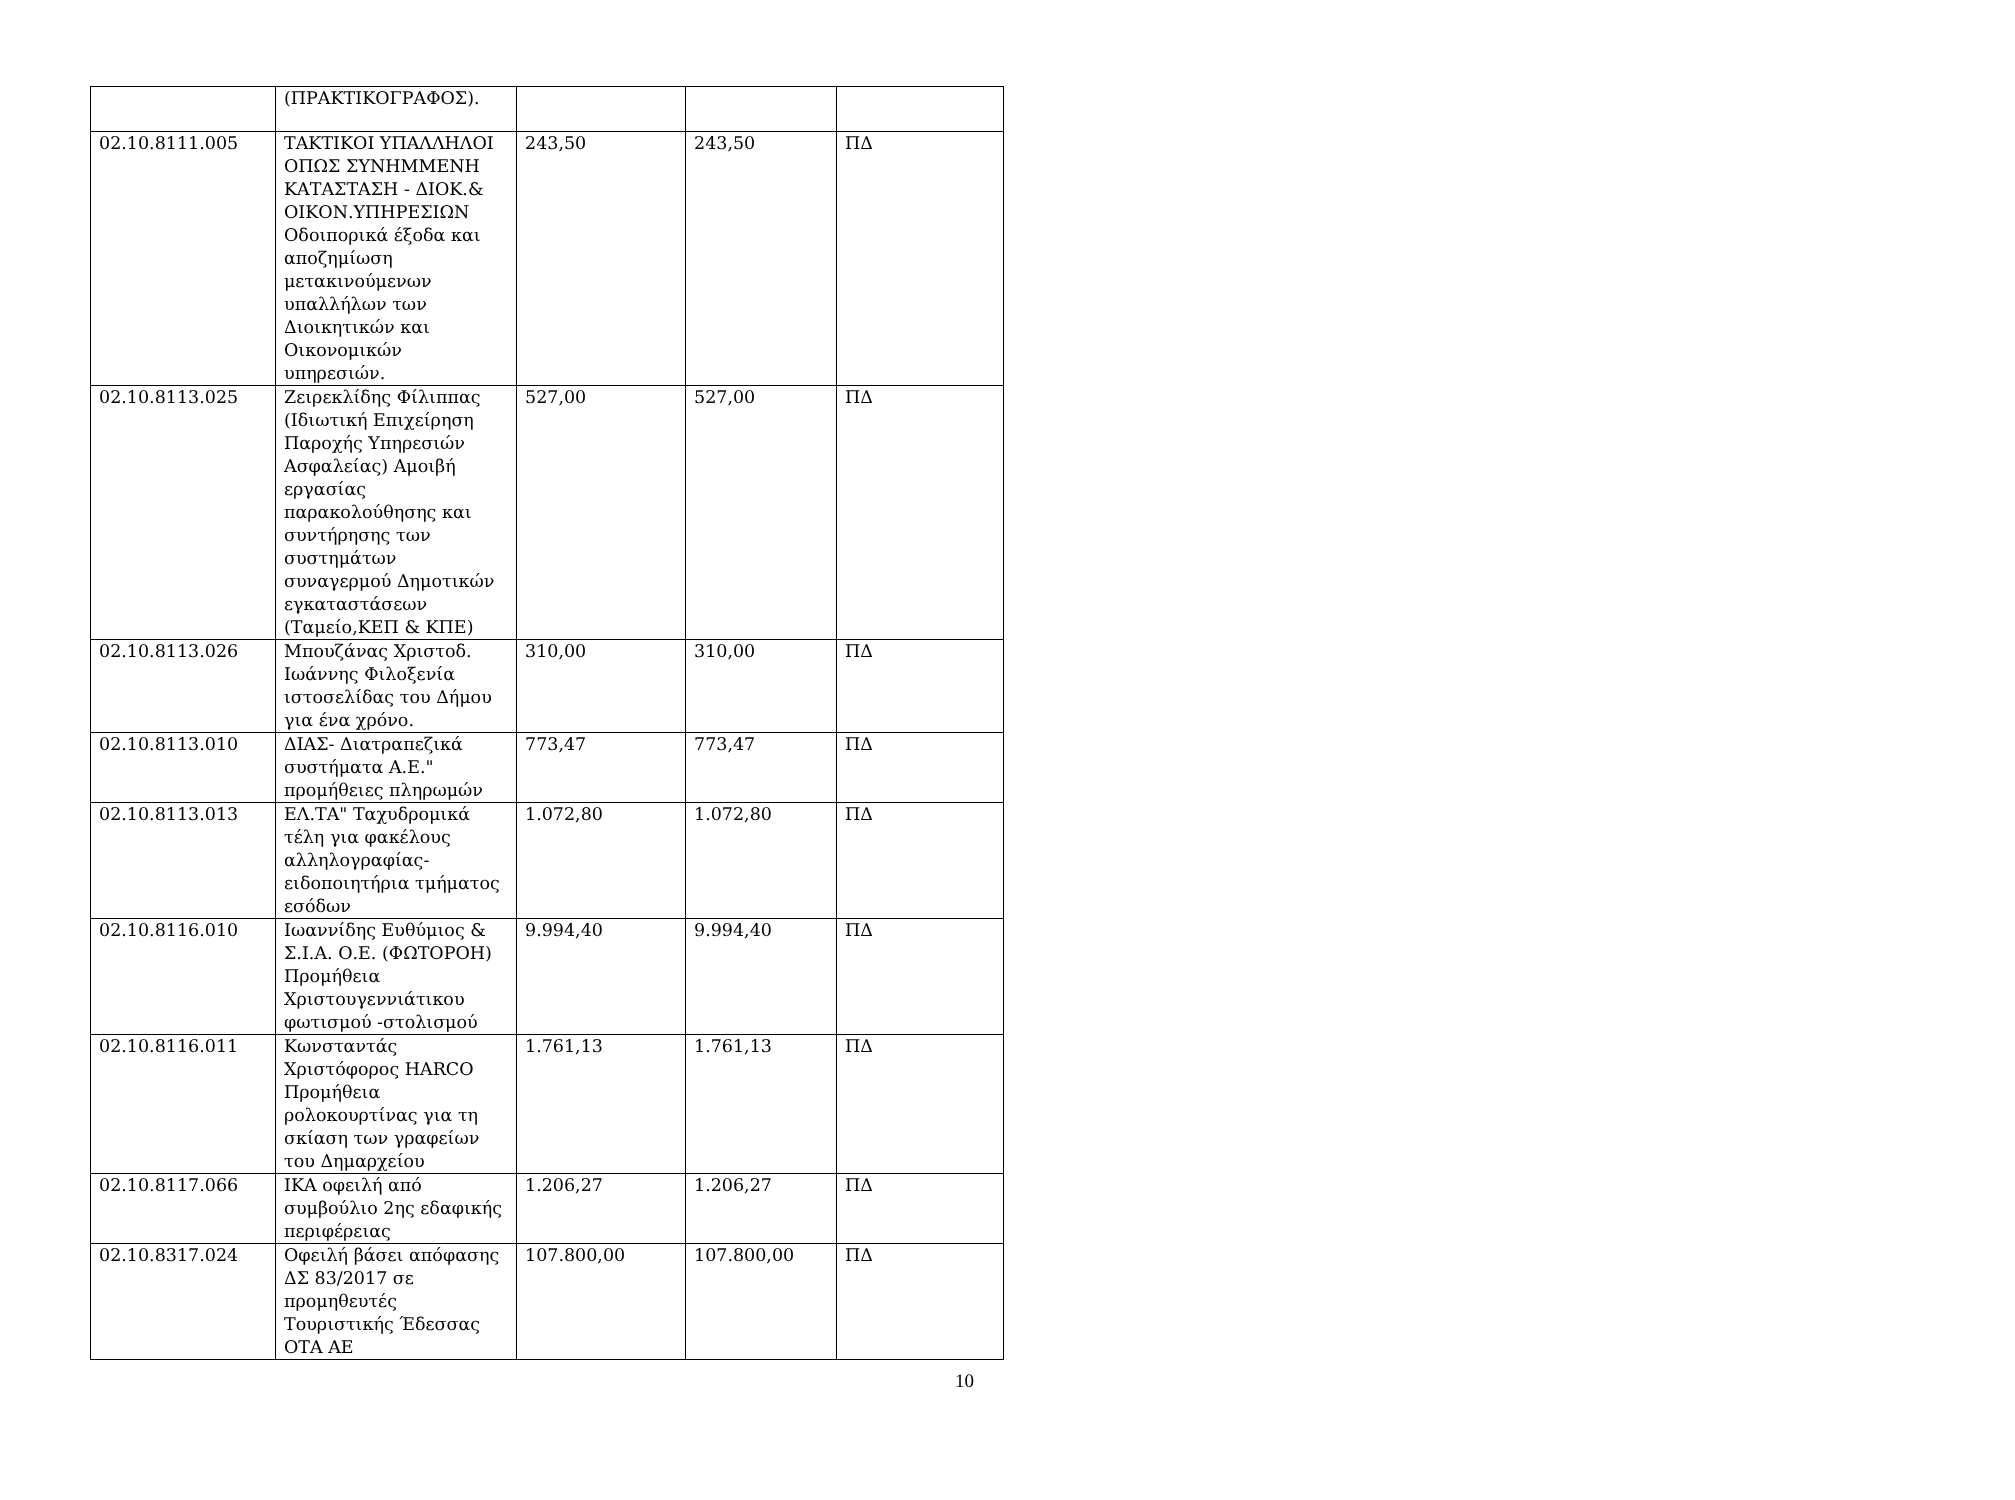| | (ΠΡΑΚΤΙΚΟΓΡΑΦΟΣ). | | | |
| 02.10.8111.005 | ΤΑΚΤΙΚΟΙ ΥΠΑΛΛΗΛΟΙ ΟΠΩΣ ΣΥΝΗΜΜΕΝΗ ΚΑΤΑΣΤΑΣΗ - ΔΙΟΚ.& ΟΙΚΟΝ.ΥΠΗΡΕΣΙΩΝ Οδοιπορικά έξοδα και αποζημίωση μετακινούμενων υπαλλήλων των Διοικητικών και Οικονομικών υπηρεσιών. | 243,50 | 243,50 | ΠΔ |
| 02.10.8113.025 | Ζειρεκλίδης Φίλιππας (Ιδιωτική Επιχείρηση Παροχής Υπηρεσιών Ασφαλείας) Αμοιβή εργασίας παρακολούθησης και συντήρησης των συστημάτων συναγερμού Δημοτικών εγκαταστάσεων (Ταμείο,ΚΕΠ & ΚΠΕ) | 527,00 | 527,00 | ΠΔ |
| 02.10.8113.026 | Μπουζάνας Χριστοδ. Ιωάννης Φιλοξενία ιστοσελίδας του Δήμου για ένα χρόνο. | 310,00 | 310,00 | ΠΔ |
| 02.10.8113.010 | ΔΙΑΣ- Διατραπεζικά συστήματα Α.Ε." προμήθειες πληρωμών | 773,47 | 773,47 | ΠΔ |
| 02.10.8113.013 | ΕΛ.ΤΑ" Ταχυδρομικά τέλη για φακέλους αλληλογραφίας-ειδοποιητήρια τμήματος εσόδων | 1.072,80 | 1.072,80 | ΠΔ |
| 02.10.8116.010 | Ιωαννίδης Ευθύμιος & Σ.Ι.Α. Ο.Ε. (ΦΩΤΟΡΟΗ) Προμήθεια Χριστουγεννιάτικου φωτισμού -στολισμού | 9.994,40 | 9.994,40 | ΠΔ |
| 02.10.8116.011 | Κωνσταντάς Χριστόφορος HARCO Προμήθεια ρολοκουρτίνας για τη σκίαση των γραφείων του Δημαρχείου | 1.761,13 | 1.761,13 | ΠΔ |
| 02.10.8117.066 | ΙΚΑ οφειλή από συμβούλιο 2ης εδαφικής περιφέρειας | 1.206,27 | 1.206,27 | ΠΔ |
| 02.10.8317.024 | Οφειλή βάσει απόφασης ΔΣ 83/2017 σε προμηθευτές Τουριστικής Έδεσσας ΟΤΑ ΑΕ | 107.800,00 | 107.800,00 | ΠΔ |
10